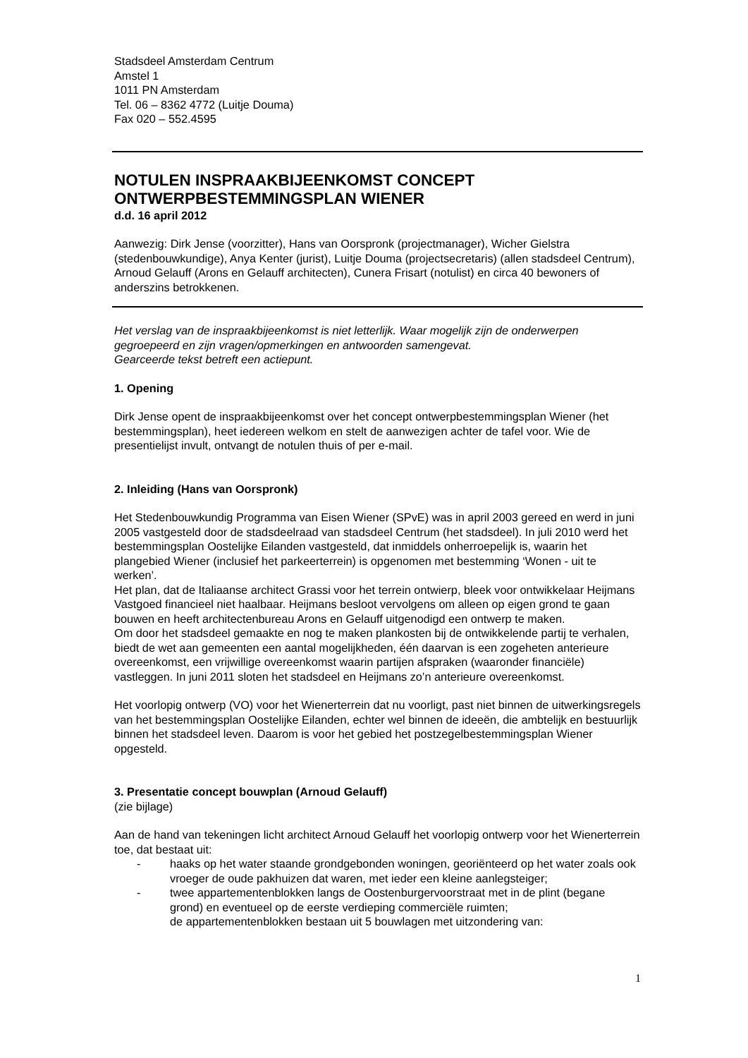Stadsdeel Amsterdam Centrum
Amstel 1
1011 PN Amsterdam
Tel. 06 – 8362 4772 (Luitje Douma)
Fax 020 – 552.4595
NOTULEN INSPRAAKBIJEENKOMST CONCEPT
ONTWERPBESTEMMINGSPLAN WIENER
d.d. 16 april 2012
Aanwezig: Dirk Jense (voorzitter), Hans van Oorspronk (projectmanager), Wicher Gielstra (stedenbouwkundige), Anya Kenter (jurist), Luitje Douma (projectsecretaris) (allen stadsdeel Centrum), Arnoud Gelauff (Arons en Gelauff architecten), Cunera Frisart (notulist) en circa 40 bewoners of anderszins betrokkenen.
Het verslag van de inspraakbijeenkomst is niet letterlijk. Waar mogelijk zijn de onderwerpen gegroepeerd en zijn vragen/opmerkingen en antwoorden samengevat.
Gearceerde tekst betreft een actiepunt.
1. Opening
Dirk Jense opent de inspraakbijeenkomst over het concept ontwerpbestemmingsplan Wiener (het bestemmingsplan), heet iedereen welkom en stelt de aanwezigen achter de tafel voor. Wie de presentielijst invult, ontvangt de notulen thuis of per e-mail.
2. Inleiding (Hans van Oorspronk)
Het Stedenbouwkundig Programma van Eisen Wiener (SPvE) was in april 2003 gereed en werd in juni 2005 vastgesteld door de stadsdeelraad van stadsdeel Centrum (het stadsdeel). In juli 2010 werd het bestemmingsplan Oostelijke Eilanden vastgesteld, dat inmiddels onherroepelijk is, waarin het plangebied Wiener (inclusief het parkeerterrein) is opgenomen met bestemming ‘Wonen - uit te werken’.
Het plan, dat de Italiaanse architect Grassi voor het terrein ontwierp, bleek voor ontwikkelaar Heijmans Vastgoed financieel niet haalbaar. Heijmans besloot vervolgens om alleen op eigen grond te gaan bouwen en heeft architectenbureau Arons en Gelauff uitgenodigd een ontwerp te maken.
Om door het stadsdeel gemaakte en nog te maken plankosten bij de ontwikkelende partij te verhalen, biedt de wet aan gemeenten een aantal mogelijkheden, één daarvan is een zogeheten anterieure overeenkomst, een vrijwillige overeenkomst waarin partijen afspraken (waaronder financiële) vastleggen. In juni 2011 sloten het stadsdeel en Heijmans zo’n anterieure overeenkomst.
Het voorlopig ontwerp (VO) voor het Wienerterrein dat nu voorligt, past niet binnen de uitwerkingsregels van het bestemmingsplan Oostelijke Eilanden, echter wel binnen de ideeën, die ambtelijk en bestuurlijk binnen het stadsdeel leven. Daarom is voor het gebied het postzegelbestemmingsplan Wiener opgesteld.
3. Presentatie concept bouwplan (Arnoud Gelauff)
(zie bijlage)
Aan de hand van tekeningen licht architect Arnoud Gelauff het voorlopig ontwerp voor het Wienerterrein toe, dat bestaat uit:
- haaks op het water staande grondgebonden woningen, georiënteerd op het water zoals ook vroeger de oude pakhuizen dat waren, met ieder een kleine aanlegsteiger;
- twee appartementenblokken langs de Oostenburgervoorstraat met in de plint (begane grond) en eventueel op de eerste verdieping commerciële ruimten;
de appartementenblokken bestaan uit 5 bouwlagen met uitzondering van:
1